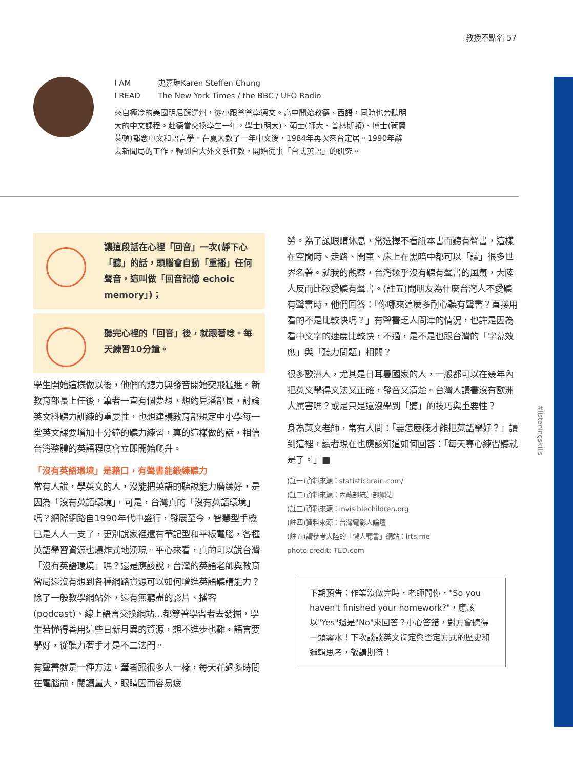教授不點名 57
#listeningskills
I AM 史嘉琳Karen Steffen Chung
I READ The New York Times / the BBC / UFO Radio
來自極冷的美國明尼蘇達州，從小跟爸爸學德文。高中開始教德、西語，同時也旁聽明大的中文課程。赴德當交換學生一年，學士(明大)、碩士(師大、普林斯頓)、博士(荷蘭萊頓)都念中文和語言學。在夏大教了一年中文後，1984年再次來台定居。1990年辭去新聞局的工作，轉到台大外文系任教，開始從事「台式英語」的研究。
讓這段話在心裡「回音」一次(靜下心「聽」的話，頭腦會自動「重播」任何聲音，這叫做「回音記憶 echoic memory」)；
聽完心裡的「回音」後，就跟著唸。每天練習10分鐘。
學生開始這樣做以後，他們的聽力與發音開始突飛猛進。新教育部長上任後，筆者一直有個夢想，想約見潘部長，討論英文科聽力訓練的重要性，也想建議教育部規定中小學每一堂英文課要增加十分鐘的聽力練習，真的這樣做的話，相信台灣整體的英語程度會立即開始爬升。
「沒有英語環境」是藉口，有聲書能鍛練聽力
常有人說，學英文的人，沒能把英語的聽說能力磨練好，是因為「沒有英語環境」。可是，台灣真的「沒有英語環境」嗎？網際網路自1990年代中盛行，發展至今，智慧型手機已是人人一支了，更別說家裡還有筆記型和平板電腦，各種英語學習資源也爆炸式地湧現。平心來看，真的可以說台灣「沒有英語環境」嗎？還是應該說，台灣的英語老師與教育當局還沒有想到各種網路資源可以如何增進英語聽講能力？除了一般教學網站外，還有無窮盡的影片、播客(podcast)、線上語言交換網站…都等著學習者去發掘，學生若懂得善用這些日新月異的資源，想不進步也難。語言要學好，從聽力著手才是不二法門。
有聲書就是一種方法。筆者跟很多人一樣，每天花過多時間在電腦前，閱讀量大，眼睛因而容易疲
勞。為了讓眼睛休息，常選擇不看紙本書而聽有聲書，這樣在空閒時、走路、開車、床上在黑暗中都可以「讀」很多世界名著。就我的觀察，台灣幾乎沒有聽有聲書的風氣，大陸人反而比較愛聽有聲書。(註五)問朋友為什麼台灣人不愛聽有聲書時，他們回答：「你哪來這麼多耐心聽有聲書？直接用看的不是比較快嗎？」有聲書乏人問津的情況，也許是因為看中文字的速度比較快，不過，是不是也跟台灣的「字幕效應」與「聽力問題」相關？
很多歐洲人，尤其是日耳曼國家的人，一般都可以在幾年內把英文學得文法又正確，發音又清楚。台灣人讀書沒有歐洲人厲害嗎？或是只是還沒學到「聽」的技巧與重要性？
身為英文老師，常有人問：「要怎麼樣才能把英語學好？」讀到這裡，讀者現在也應該知道如何回答：「每天專心練習聽就是了。」■
(註一)資料來源：statisticbrain.com/
(註二)資料來源：內政部統計部網站
(註三)資料來源：invisiblechildren.org
(註四)資料來源：台灣電影人論壇
(註五)請參考大陸的「懶人聽書」網站：lrts.me
photo credit: TED.com
下期預告：作業沒做完時，老師問你，"So you haven't finished your homework?"，應該以"Yes"還是"No"來回答？小心答錯，對方會聽得一頭霧水！下次談談英文肯定與否定方式的歷史和邏輯思考，敬請期待！